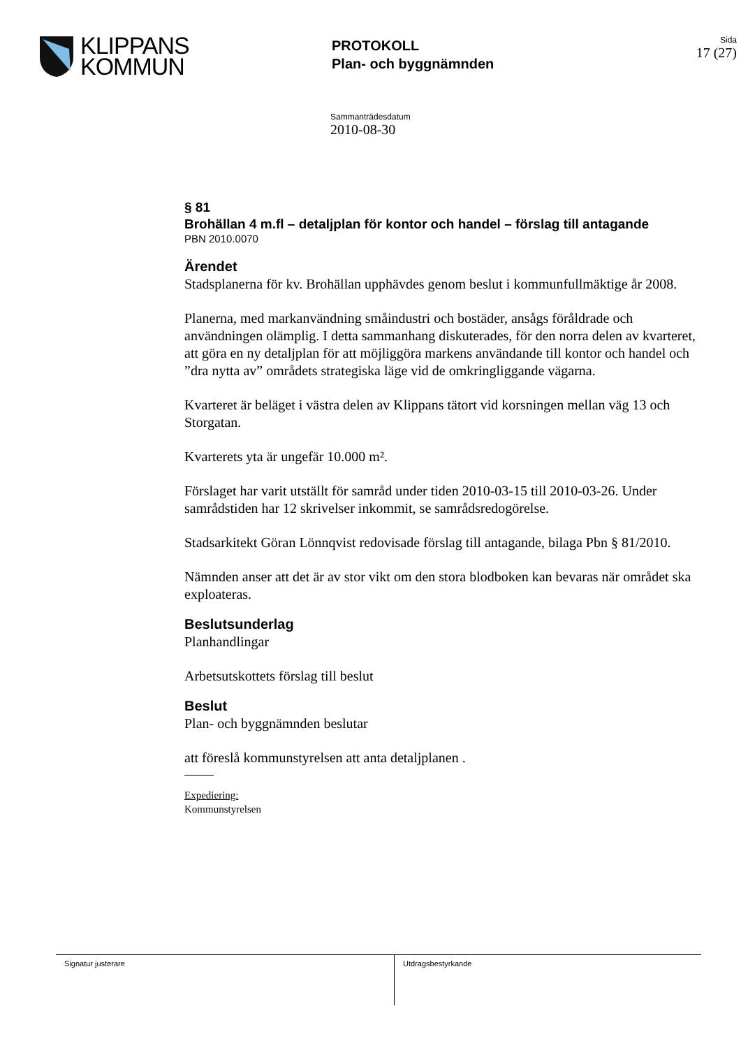KLIPPANS
KOMMUN
PROTOKOLL
Plan- och byggnämnden
Sida
17 (27)
Sammanträdesdatum
2010-08-30
§ 81
Brohällan 4 m.fl – detaljplan för kontor och handel – förslag till antagande
PBN 2010.0070
Ärendet
Stadsplanerna för kv. Brohällan upphävdes genom beslut i kommunfullmäktige år 2008.
Planerna, med markanvändning småindustri och bostäder, ansågs föråldrade och användningen olämplig. I detta sammanhang diskuterades, för den norra delen av kvarteret, att göra en ny detaljplan för att möjliggöra markens användande till kontor och handel och ”dra nytta av” områdets strategiska läge vid de omkringliggande vägarna.
Kvarteret är beläget i västra delen av Klippans tätort vid korsningen mellan väg 13 och Storgatan.
Kvarterets yta är ungefär 10.000 m².
Förslaget har varit utställt för samråd under tiden 2010-03-15 till 2010-03-26. Under samrådstiden har 12 skrivelser inkommit, se samrådsredogörelse.
Stadsarkitekt Göran Lönnqvist redovisade förslag till antagande, bilaga Pbn § 81/2010.
Nämnden anser att det är av stor vikt om den stora blodboken kan bevaras när området ska exploateras.
Beslutsunderlag
Planhandlingar
Arbetsutskottets förslag till beslut
Beslut
Plan- och byggnämnden beslutar
att föreslå kommunstyrelsen att anta detaljplanen .
Expediering:
Kommunstyrelsen
Signatur justerare Utdragsbestyrkande